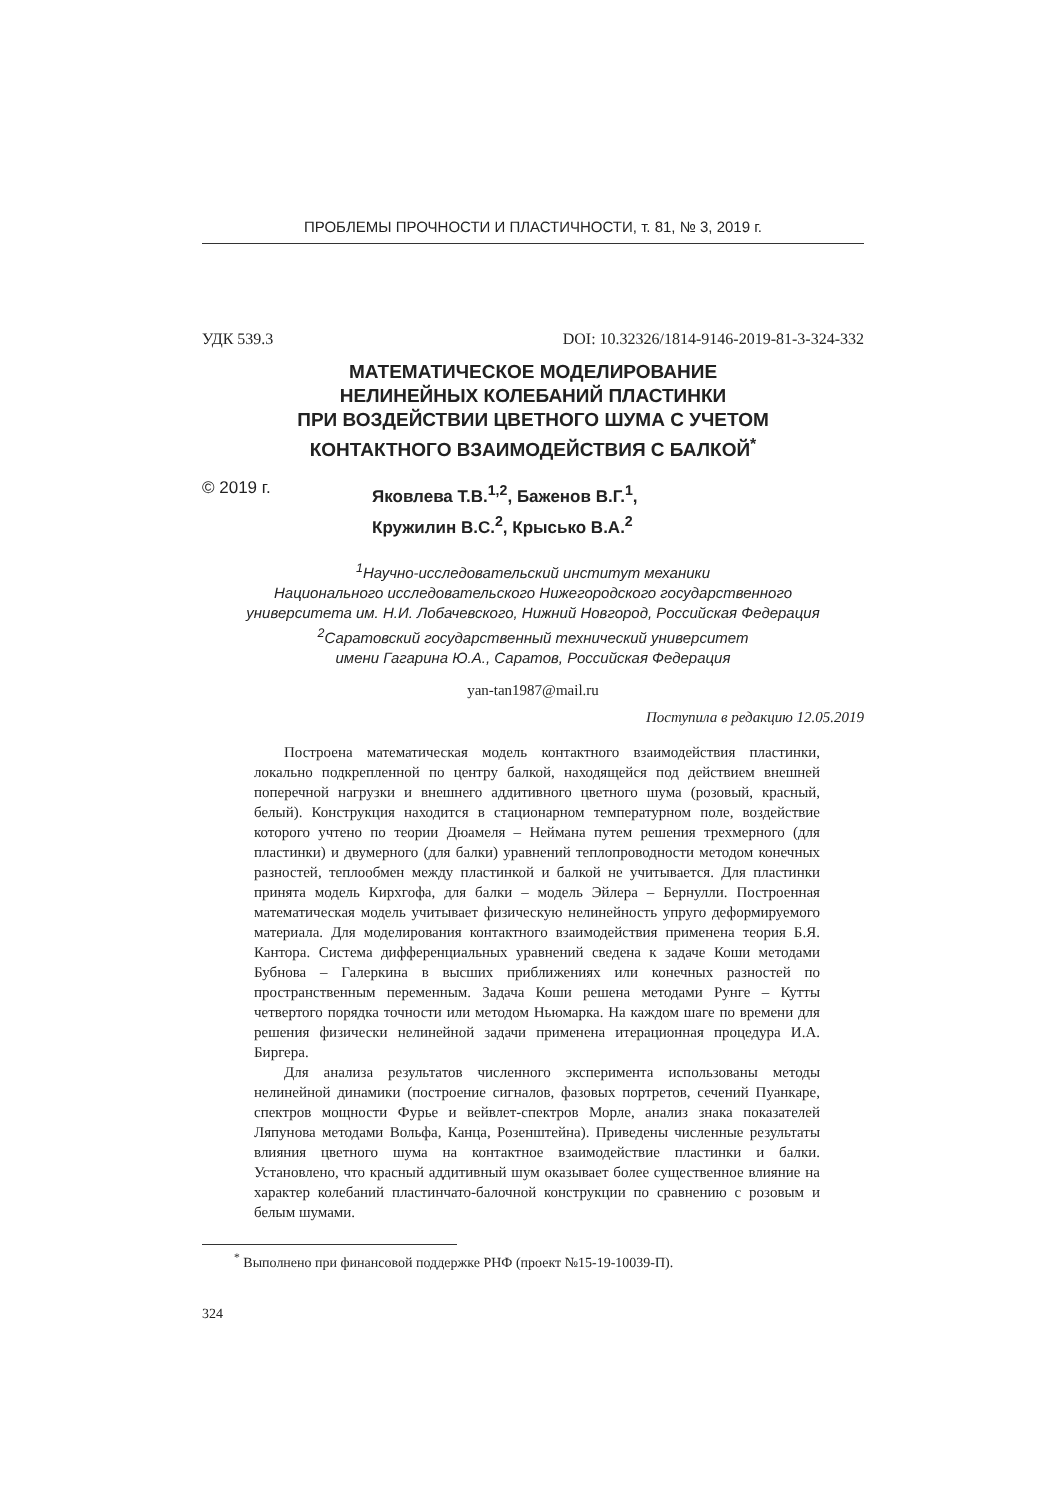ПРОБЛЕМЫ ПРОЧНОСТИ И ПЛАСТИЧНОСТИ, т. 81, № 3, 2019 г.
УДК 539.3 DOI: 10.32326/1814-9146-2019-81-3-324-332
МАТЕМАТИЧЕСКОЕ МОДЕЛИРОВАНИЕ
НЕЛИНЕЙНЫХ КОЛЕБАНИЙ ПЛАСТИНКИ
ПРИ ВОЗДЕЙСТВИИ ЦВЕТНОГО ШУМА С УЧЕТОМ
КОНТАКТНОГО ВЗАИМОДЕЙСТВИЯ С БАЛКОЙ<sup>*</sup>
© 2019 г.
Яковлева Т.В.<sup>1,2</sup>, Баженов В.Г.<sup>1</sup>,
Кружилин В.С.<sup>2</sup>, Крысько В.А.<sup>2</sup>
<sup>1</sup> Научно-исследовательский институт механики
Национального исследовательского Нижегородского государственного
университета им. Н.И. Лобачевского, Нижний Новгород, Российская Федерация
<sup>2</sup> Саратовский государственный технический университет
имени Гагарина Ю.А., Саратов, Российская Федерация
yan-tan1987@mail.ru
Поступила в редакцию 12.05.2019
Построена математическая модель контактного взаимодействия пластинки, локально подкрепленной по центру балкой, находящейся под действием внешней поперечной нагрузки и внешнего аддитивного цветного шума (розовый, красный, белый). Конструкция находится в стационарном температурном поле, воздействие которого учтено по теории Дюамеля – Неймана путем решения трехмерного (для пластинки) и двумерного (для балки) уравнений теплопроводности методом конечных разностей, теплообмен между пластинкой и балкой не учитывается. Для пластинки принята модель Кирхгофа, для балки – модель Эйлера – Бернулли. Построенная математическая модель учитывает физическую нелинейность упруго деформируемого материала. Для моделирования контактного взаимодействия применена теория Б.Я. Кантора. Система дифференциальных уравнений сведена к задаче Коши методами Бубнова – Галеркина в высших приближениях или конечных разностей по пространственным переменным. Задача Коши решена методами Рунге – Кутты четвертого порядка точности или методом Ньюмарка. На каждом шаге по времени для решения физически нелинейной задачи применена итерационная процедура И.А. Биргера.
Для анализа результатов численного эксперимента использованы методы нелинейной динамики (построение сигналов, фазовых портретов, сечений Пуанкаре, спектров мощности Фурье и вейвлет-спектров Морле, анализ знака показателей Ляпунова методами Вольфа, Канца, Розенштейна). Приведены численные результаты влияния цветного шума на контактное взаимодействие пластинки и балки. Установлено, что красный аддитивный шум оказывает более существенное влияние на характер колебаний пластинчато-балочной конструкции по сравнению с розовым и белым шумами.
<sup>*</sup> Выполнено при финансовой поддержке РНФ (проект №15-19-10039-П).
324